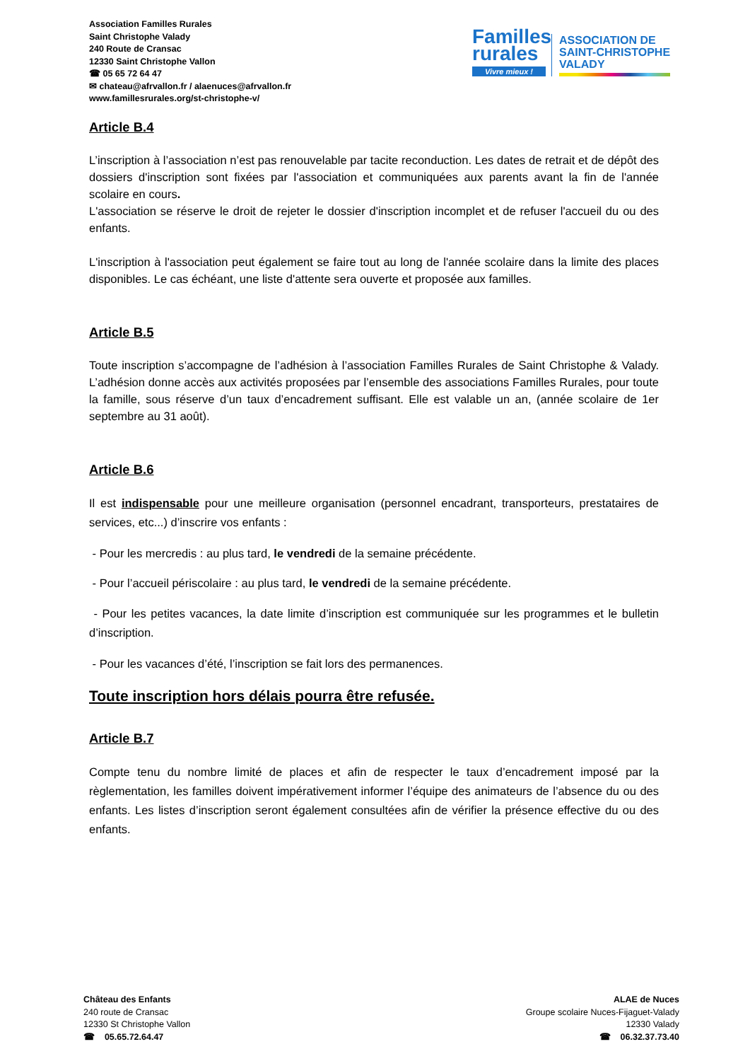Association Familles Rurales
Saint Christophe Valady
240 Route de Cransac
12330 Saint Christophe Vallon
☎ 05 65 72 64 47
✉ chateau@afrvallon.fr / alaenuces@afrvallon.fr
www.famillesrurales.org/st-christophe-v/
Familles
rurales
Vivre mieux !
ASSOCIATION DE
SAINT-CHRISTOPHE
VALADY
Article B.4
L’inscription à l’association n’est pas renouvelable par tacite reconduction. Les dates de retrait et de dépôt des dossiers d'inscription sont fixées par l'association et communiquées aux parents avant la fin de l'année scolaire en cours.
L'association se réserve le droit de rejeter le dossier d'inscription incomplet et de refuser l'accueil du ou des enfants.
L'inscription à l'association peut également se faire tout au long de l'année scolaire dans la limite des places disponibles. Le cas échéant, une liste d'attente sera ouverte et proposée aux familles.
Article B.5
Toute inscription s’accompagne de l’adhésion à l’association Familles Rurales de Saint Christophe & Valady. L’adhésion donne accès aux activités proposées par l’ensemble des associations Familles Rurales, pour toute la famille, sous réserve d’un taux d’encadrement suffisant. Elle est valable un an, (année scolaire de 1er septembre au 31 août).
Article B.6
Il est indispensable pour une meilleure organisation (personnel encadrant, transporteurs, prestataires de services, etc...) d’inscrire vos enfants :
- Pour les mercredis : au plus tard, le vendredi de la semaine précédente.
- Pour l’accueil périscolaire : au plus tard, le vendredi de la semaine précédente.
- Pour les petites vacances, la date limite d’inscription est communiquée sur les programmes et le bulletin d’inscription.
- Pour les vacances d’été, l’inscription se fait lors des permanences.
Toute inscription hors délais pourra être refusée.
Article B.7
Compte tenu du nombre limité de places et afin de respecter le taux d’encadrement imposé par la règlementation, les familles doivent impérativement informer l’équipe des animateurs de l’absence du ou des enfants. Les listes d’inscription seront également consultées afin de vérifier la présence effective du ou des enfants.
Château des Enfants
240 route de Cransac
12330 St Christophe Vallon
☎ 05.65.72.64.47
ALAE de Nuces
Groupe scolaire Nuces-Fijaguet-Valady
12330 Valady
☎ 06.32.37.73.40